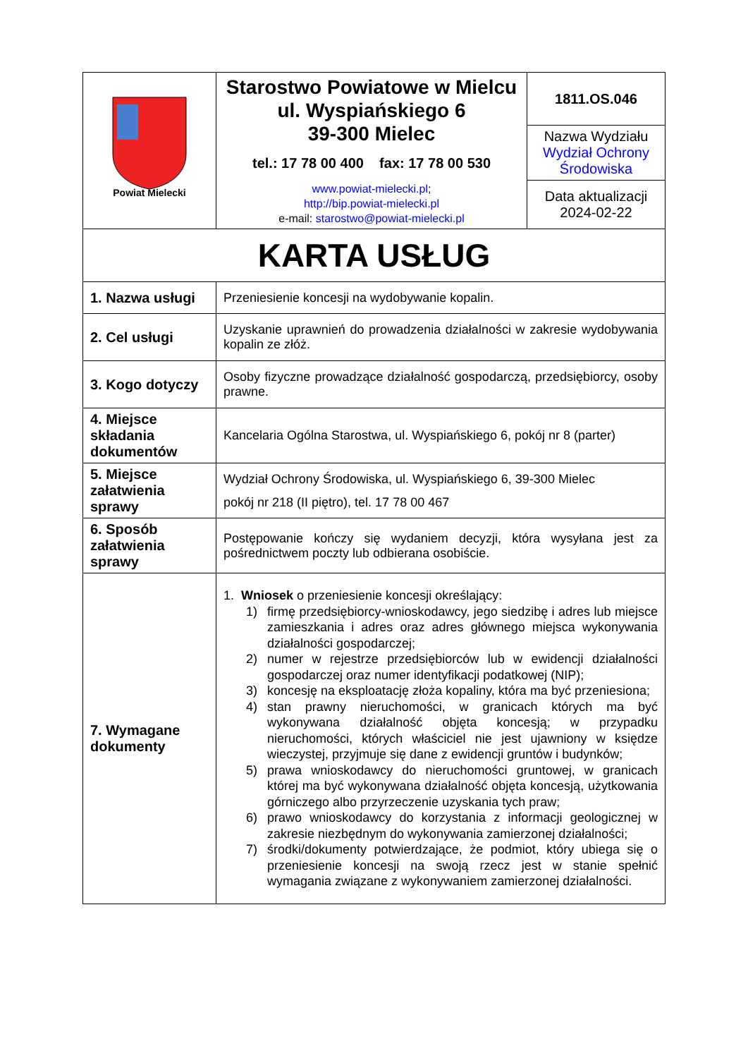| Powiat Mielecki | Starostwo Powiatowe w Mielcu ul. Wyspiańskiego 6 39-300 Mielec tel.: 17 78 00 400 fax: 17 78 00 530 www.powiat-mielecki.pl ; http://bip.powiat-mielecki.pl e-mail: starostwo@powiat-mielecki.pl | 1811.OS.046 |
| | | Nazwa Wydziału Wydział Ochrony Środowiska |
| | | Data aktualizacji 2024-02-22 |
| KARTA USŁUG | | |
| 1. Nazwa usługi | Przeniesienie koncesji na wydobywanie kopalin. | |
| 2. Cel usługi | Uzyskanie uprawnień do prowadzenia działalności w zakresie wydobywania kopalin ze złóż. | |
| 3. Kogo dotyczy | Osoby fizyczne prowadzące działalność gospodarczą, przedsiębiorcy, osoby prawne. | |
| 4. Miejsce składania dokumentów | Kancelaria Ogólna Starostwa, ul. Wyspiańskiego 6, pokój nr 8 (parter) | |
| 5. Miejsce załatwienia sprawy | Wydział Ochrony Środowiska, ul. Wyspiańskiego 6, 39-300 Mielec pokój nr 218 (II piętro), tel. 17 78 00 467 | |
| 6. Sposób załatwienia sprawy | Postępowanie kończy się wydaniem decyzji, która wysyłana jest za pośrednictwem poczty lub odbierana osobiście. | |
| 7. Wymagane dokumenty | 1. Wniosek o przeniesienie koncesji określający: 1) firmę przedsiębiorcy-wnioskodawcy, jego siedzibę i adres lub miejsce zamieszkania i adres oraz adres głównego miejsca wykonywania działalności gospodarczej; 2) numer w rejestrze przedsiębiorców lub w ewidencji działalności gospodarczej oraz numer identyfikacji podatkowej (NIP); 3) koncesję na eksploatację złoża kopaliny, która ma być przeniesiona; 4) stan prawny nieruchomości, w granicach których ma być wykonywana działalność objęta koncesją; w przypadku nieruchomości, których właściciel nie jest ujawniony w księdze wieczystej, przyjmuje się dane z ewidencji gruntów i budynków; 5) prawa wnioskodawcy do nieruchomości gruntowej, w granicach której ma być wykonywana działalność objęta koncesją, użytkowania górniczego albo przyrzeczenie uzyskania tych praw; 6) prawo wnioskodawcy do korzystania z informacji geologicznej w zakresie niezbędnym do wykonywania zamierzonej działalności; 7) środki/dokumenty potwierdzające, że podmiot, który ubiega się o przeniesienie koncesji na swoją rzecz jest w stanie spełnić wymagania związane z wykonywaniem zamierzonej działalności. | |